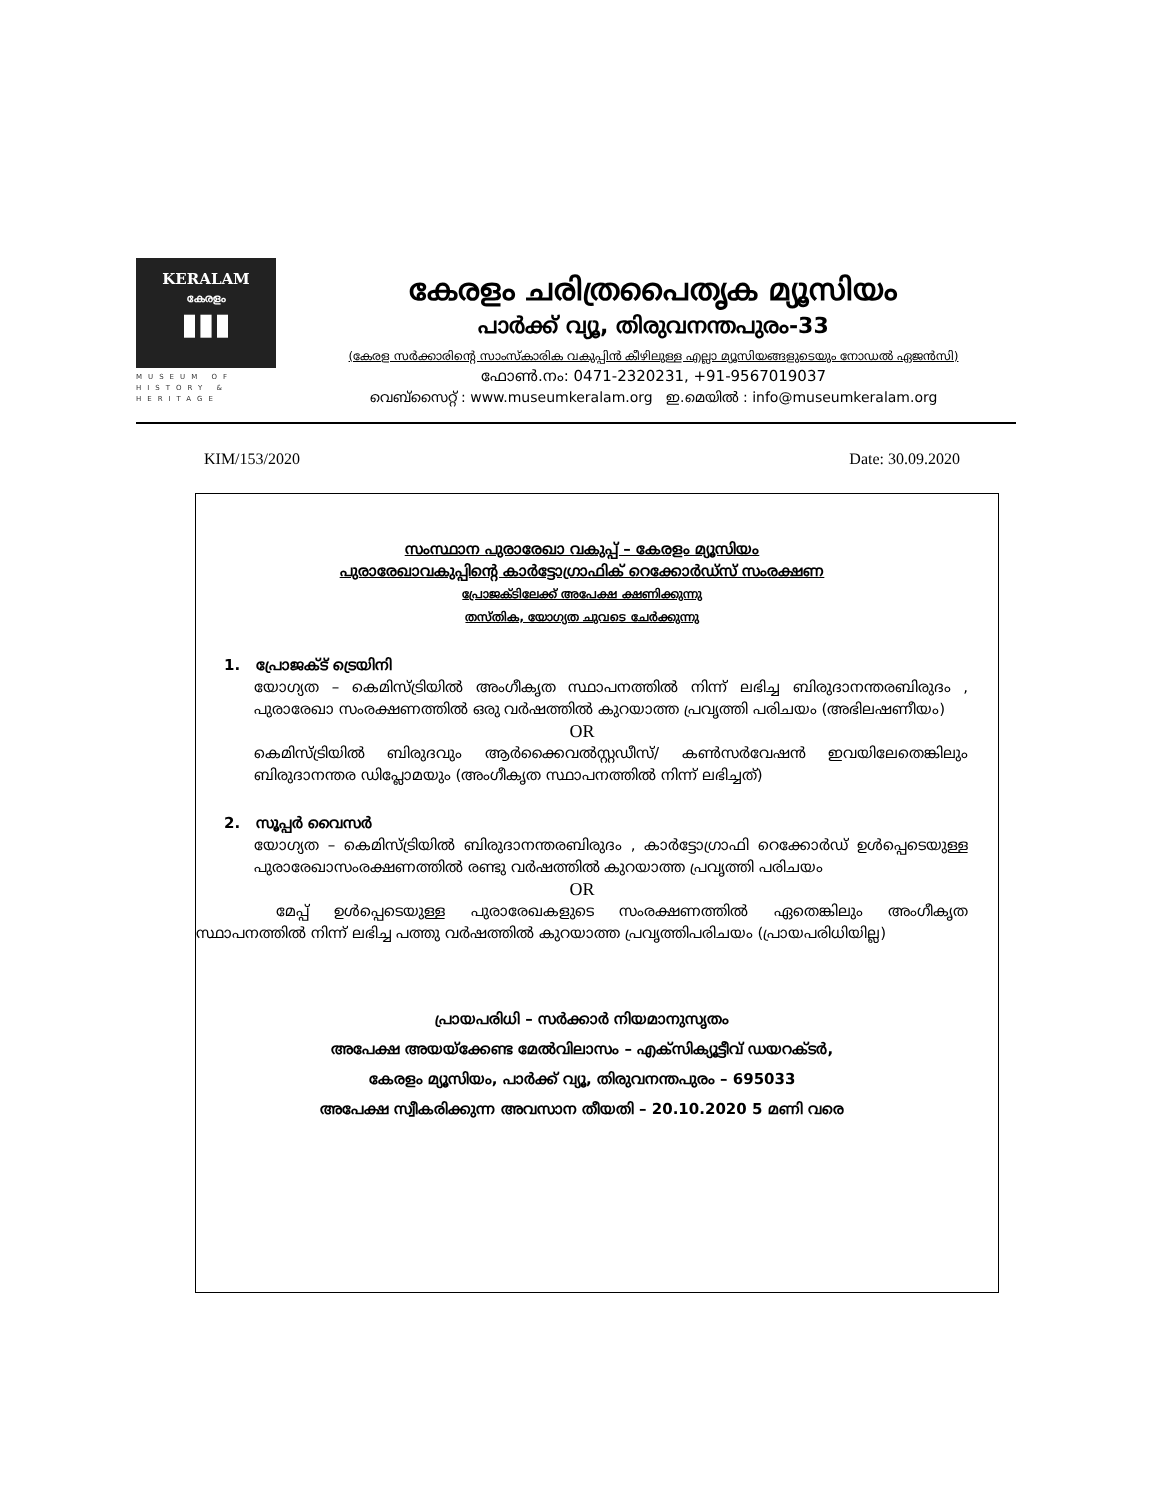KERALAM
കേരളം
▮▮▮
MUSEUM OF HISTORY & HERITAGE
കേരളം ചരിത്രപൈതൃക മ്യൂസിയം
പാർക്ക് വ്യൂ, തിരുവനന്തപുരം-33
(കേരള സർക്കാരിന്റെ സാംസ്കാരിക വകുപ്പിൻ കീഴിലുള്ള എല്ലാ മ്യൂസിയങ്ങളുടെയും നോഡൽ ഏജൻസി)
ഫോൺ.നം: 0471-2320231, +91-9567019037
വെബ്സൈറ്റ് : www.museumkeralam.org ഇ.മെയിൽ : info@museumkeralam.org
KIM/153/2020 Date: 30.09.2020
സംസ്ഥാന പുരാരേഖാ വകുപ്പ് – കേരളം മ്യൂസിയം
പുരാരേഖാവകുപ്പിന്റെ കാർട്ടോഗ്രാഫിക് റെക്കോർഡ്സ് സംരക്ഷണ
പ്രോജക്ടിലേക്ക് അപേക്ഷ ക്ഷണിക്കുന്നു
തസ്തിക, യോഗ്യത ചുവടെ ചേർക്കുന്നു
1. പ്രോജക്ട് ട്രെയിനി
യോഗ്യത – കെമിസ്ട്രിയിൽ അംഗീകൃത സ്ഥാപനത്തിൽ നിന്ന് ലഭിച്ച ബിരുദാനന്തരബിരുദം , പുരാരേഖാ സംരക്ഷണത്തിൽ ഒരു വർഷത്തിൽ കുറയാത്ത പ്രവൃത്തി പരിചയം (അഭിലഷണീയം)
OR
കെമിസ്ട്രിയിൽ ബിരുദവും ആർക്കൈവൽസ്റ്റഡീസ്/ കൺസർവേഷൻ ഇവയിലേതെങ്കിലും ബിരുദാനന്തര ഡിപ്ലോമയും (അംഗീകൃത സ്ഥാപനത്തിൽ നിന്ന് ലഭിച്ചത്)
2. സൂപ്പർ വൈസർ
യോഗ്യത – കെമിസ്ട്രിയിൽ ബിരുദാനന്തരബിരുദം , കാർട്ടോഗ്രാഫി റെക്കോർഡ് ഉൾപ്പെടെയുള്ള പുരാരേഖാസംരക്ഷണത്തിൽ രണ്ടു വർഷത്തിൽ കുറയാത്ത പ്രവൃത്തി പരിചയം
OR
മേപ്പ് ഉൾപ്പെടെയുള്ള പുരാരേഖകളുടെ സംരക്ഷണത്തിൽ ഏതെങ്കിലും അംഗീകൃത സ്ഥാപനത്തിൽ നിന്ന് ലഭിച്ച പത്തു വർഷത്തിൽ കുറയാത്ത പ്രവൃത്തിപരിചയം (പ്രായപരിധിയില്ല)
പ്രായപരിധി – സർക്കാർ നിയമാനുസൃതം
അപേക്ഷ അയയ്ക്കേണ്ട മേൽവിലാസം – എക്സിക്യൂട്ടീവ് ഡയറക്ടർ,
കേരളം മ്യൂസിയം, പാർക്ക് വ്യൂ, തിരുവനന്തപുരം – 695033
അപേക്ഷ സ്വീകരിക്കുന്ന അവസാന തീയതി – 20.10.2020 5 മണി വരെ